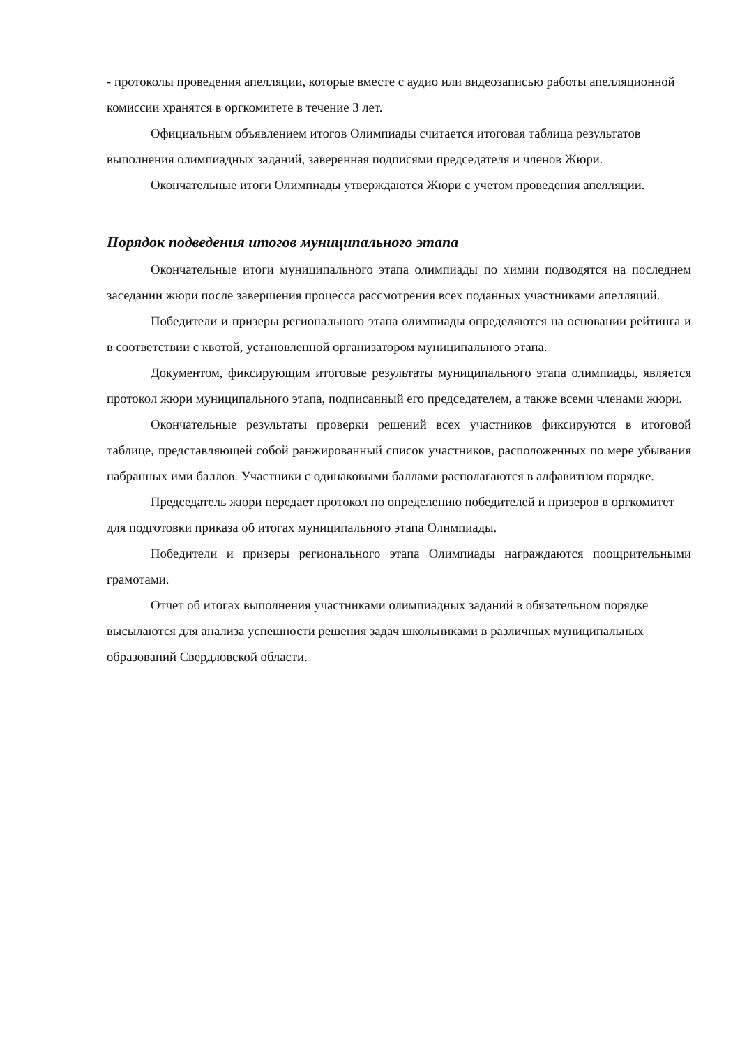- протоколы проведения апелляции, которые вместе с аудио или видеозаписью работы апелляционной комиссии хранятся в оргкомитете в течение 3 лет.
Официальным объявлением итогов Олимпиады считается итоговая таблица результатов выполнения олимпиадных заданий, заверенная подписями председателя и членов Жюри.
Окончательные итоги Олимпиады утверждаются Жюри с учетом проведения апелляции.
Порядок подведения итогов муниципального этапа
Окончательные итоги муниципального этапа олимпиады по химии подводятся на последнем заседании жюри после завершения процесса рассмотрения всех поданных участниками апелляций.
Победители и призеры регионального этапа олимпиады определяются на основании рейтинга и в соответствии с квотой, установленной организатором муниципального этапа.
Документом, фиксирующим итоговые результаты муниципального этапа олимпиады, является протокол жюри муниципального этапа, подписанный его председателем, а также всеми членами жюри.
Окончательные результаты проверки решений всех участников фиксируются в итоговой таблице, представляющей собой ранжированный список участников, расположенных по мере убывания набранных ими баллов. Участники с одинаковыми баллами располагаются в алфавитном порядке.
Председатель жюри передает протокол по определению победителей и призеров в оргкомитет для подготовки приказа об итогах муниципального этапа Олимпиады.
Победители и призеры регионального этапа Олимпиады награждаются поощрительными грамотами.
Отчет об итогах выполнения участниками олимпиадных заданий в обязательном порядке высылаются для анализа успешности решения задач школьниками в различных муниципальных образований Свердловской области.